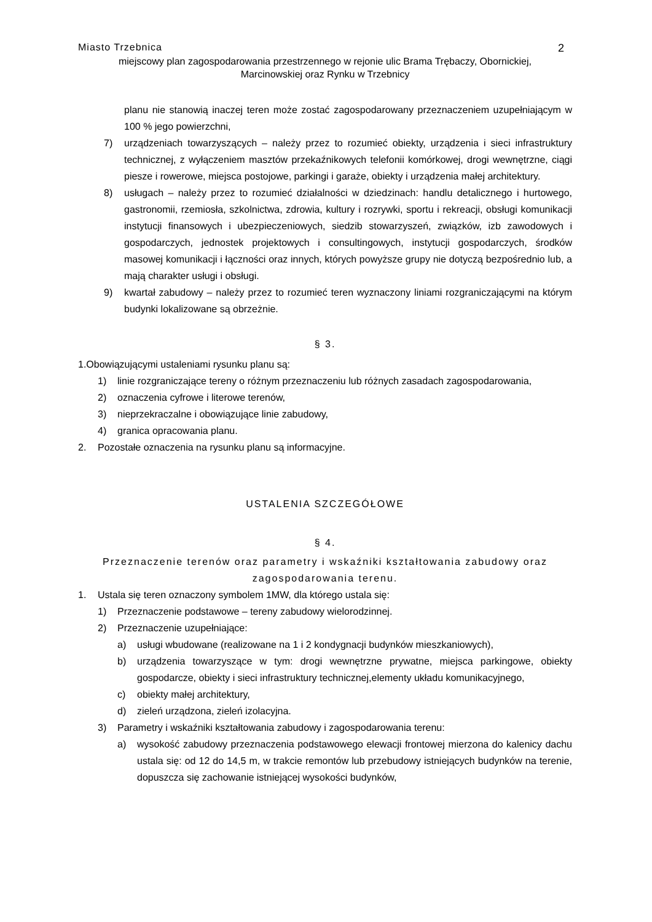Miasto Trzebnica 2
miejscowy plan zagospodarowania przestrzennego w rejonie ulic Brama Trębaczy, Obornickiej,
Marcinowskiej oraz Rynku w Trzebnicy
planu nie stanowią inaczej teren może zostać zagospodarowany przeznaczeniem uzupełniającym w 100 % jego powierzchni,
7) urządzeniach towarzyszących – należy przez to rozumieć obiekty, urządzenia i sieci infrastruktury technicznej, z wyłączeniem masztów przekaźnikowych telefonii komórkowej, drogi wewnętrzne, ciągi piesze i rowerowe, miejsca postojowe, parkingi i garaże, obiekty i urządzenia małej architektury.
8) usługach – należy przez to rozumieć działalności w dziedzinach: handlu detalicznego i hurtowego, gastronomii, rzemiosła, szkolnictwa, zdrowia, kultury i rozrywki, sportu i rekreacji, obsługi komunikacji instytucji finansowych i ubezpieczeniowych, siedzib stowarzyszeń, związków, izb zawodowych i gospodarczych, jednostek projektowych i consultingowych, instytucji gospodarczych, środków masowej komunikacji i łączności oraz innych, których powyższe grupy nie dotyczą bezpośrednio lub, a mają charakter usługi i obsługi.
9) kwartał zabudowy – należy przez to rozumieć teren wyznaczony liniami rozgraniczającymi na którym budynki lokalizowane są obrzeżnie.
§ 3.
1.Obowiązującymi ustaleniami rysunku planu są:
1) linie rozgraniczające tereny o różnym przeznaczeniu lub różnych zasadach zagospodarowania,
2) oznaczenia cyfrowe i literowe terenów,
3) nieprzekraczalne i obowiązujące linie zabudowy,
4) granica opracowania planu.
2. Pozostałe oznaczenia na rysunku planu są informacyjne.
USTALENIA SZCZEGÓŁOWE
§ 4.
Przeznaczenie terenów oraz parametry i wskaźniki kształtowania zabudowy oraz
zagospodarowania terenu.
1. Ustala się teren oznaczony symbolem 1MW, dla którego ustala się:
1) Przeznaczenie podstawowe – tereny zabudowy wielorodzinnej.
2) Przeznaczenie uzupełniające:
a) usługi wbudowane (realizowane na 1 i 2 kondygnacji budynków mieszkaniowych),
b) urządzenia towarzyszące w tym: drogi wewnętrzne prywatne, miejsca parkingowe, obiekty gospodarcze, obiekty i sieci infrastruktury technicznej,elementy układu komunikacyjnego,
c) obiekty małej architektury,
d) zieleń urządzona, zieleń izolacyjna.
3) Parametry i wskaźniki kształtowania zabudowy i zagospodarowania terenu:
a) wysokość zabudowy przeznaczenia podstawowego elewacji frontowej mierzona do kalenicy dachu ustala się: od 12 do 14,5 m, w trakcie remontów lub przebudowy istniejących budynków na terenie, dopuszcza się zachowanie istniejącej wysokości budynków,